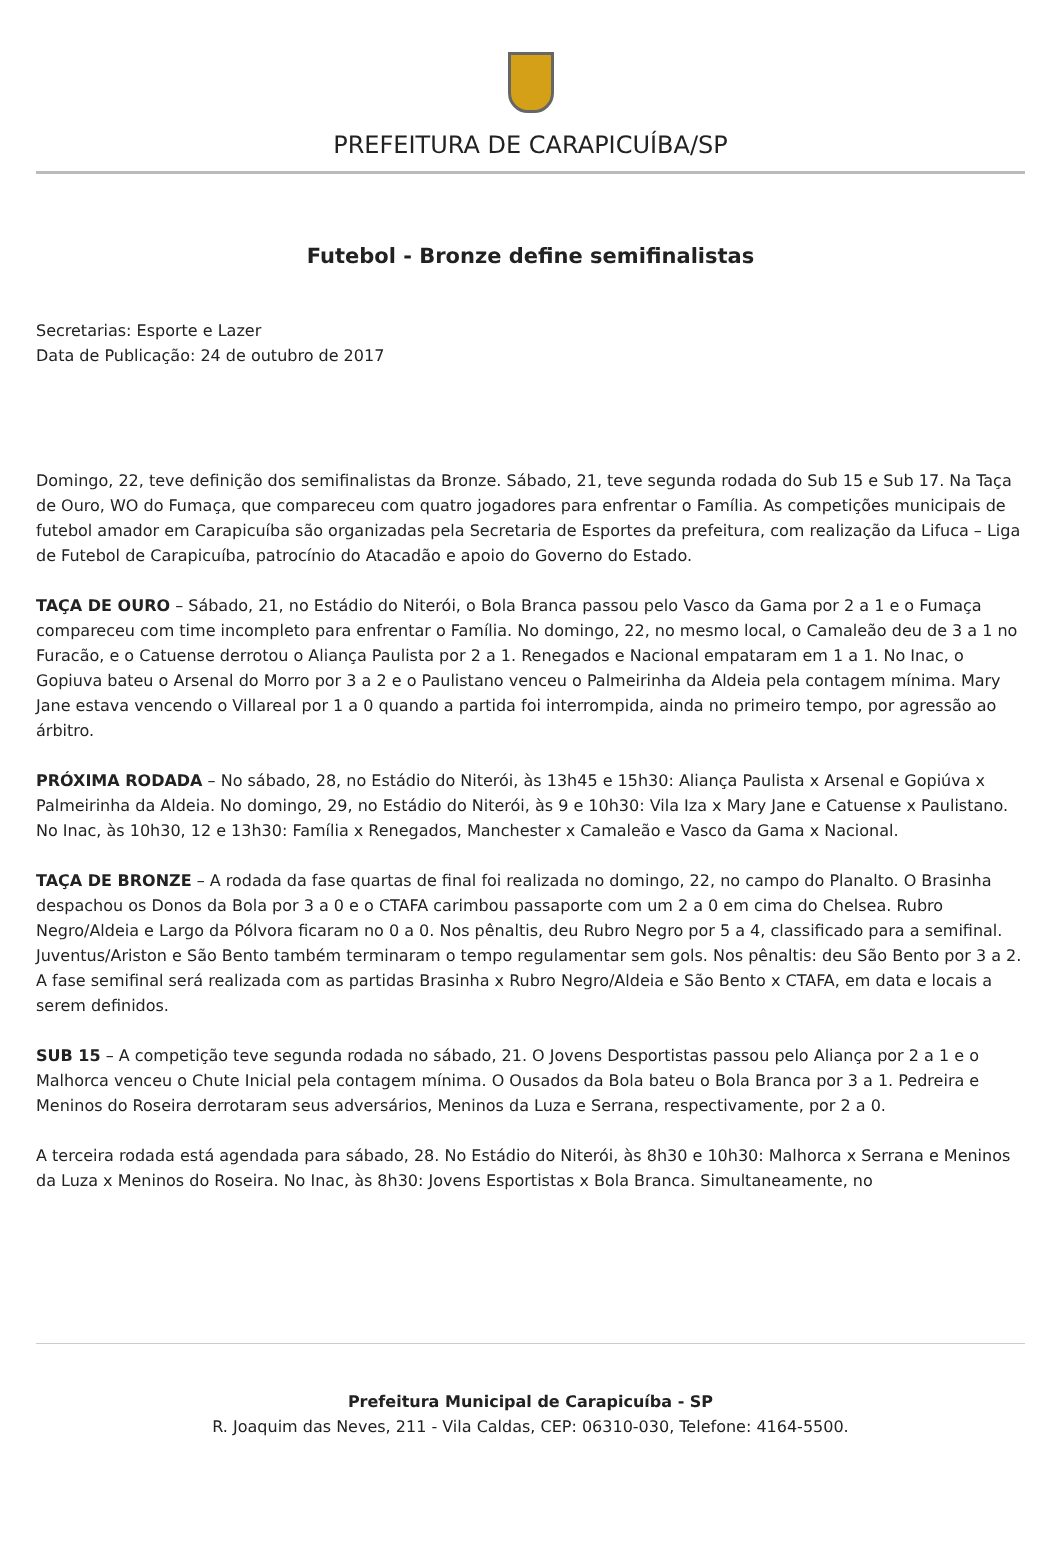PREFEITURA DE CARAPICUÍBA/SP
Futebol - Bronze define semifinalistas
Secretarias: Esporte e Lazer
Data de Publicação: 24 de outubro de 2017
Domingo, 22, teve definição dos semifinalistas da Bronze. Sábado, 21, teve segunda rodada do Sub 15 e Sub 17. Na Taça de Ouro, WO do Fumaça, que compareceu com quatro jogadores para enfrentar o Família. As competições municipais de futebol amador em Carapicuíba são organizadas pela Secretaria de Esportes da prefeitura, com realização da Lifuca – Liga de Futebol de Carapicuíba, patrocínio do Atacadão e apoio do Governo do Estado.
TAÇA DE OURO – Sábado, 21, no Estádio do Niterói, o Bola Branca passou pelo Vasco da Gama por 2 a 1 e o Fumaça compareceu com time incompleto para enfrentar o Família. No domingo, 22, no mesmo local, o Camaleão deu de 3 a 1 no Furacão, e o Catuense derrotou o Aliança Paulista por 2 a 1. Renegados e Nacional empataram em 1 a 1. No Inac, o Gopiuva bateu o Arsenal do Morro por 3 a 2 e o Paulistano venceu o Palmeirinha da Aldeia pela contagem mínima. Mary Jane estava vencendo o Villareal por 1 a 0 quando a partida foi interrompida, ainda no primeiro tempo, por agressão ao árbitro.
PRÓXIMA RODADA – No sábado, 28, no Estádio do Niterói, às 13h45 e 15h30: Aliança Paulista x Arsenal e Gopiúva x Palmeirinha da Aldeia. No domingo, 29, no Estádio do Niterói, às 9 e 10h30: Vila Iza x Mary Jane e Catuense x Paulistano. No Inac, às 10h30, 12 e 13h30: Família x Renegados, Manchester x Camaleão e Vasco da Gama x Nacional.
TAÇA DE BRONZE – A rodada da fase quartas de final foi realizada no domingo, 22, no campo do Planalto. O Brasinha despachou os Donos da Bola por 3 a 0 e o CTAFA carimbou passaporte com um 2 a 0 em cima do Chelsea. Rubro Negro/Aldeia e Largo da Pólvora ficaram no 0 a 0. Nos pênaltis, deu Rubro Negro por 5 a 4, classificado para a semifinal. Juventus/Ariston e São Bento também terminaram o tempo regulamentar sem gols. Nos pênaltis: deu São Bento por 3 a 2.
A fase semifinal será realizada com as partidas Brasinha x Rubro Negro/Aldeia e São Bento x CTAFA, em data e locais a serem definidos.
SUB 15 – A competição teve segunda rodada no sábado, 21. O Jovens Desportistas passou pelo Aliança por 2 a 1 e o Malhorca venceu o Chute Inicial pela contagem mínima. O Ousados da Bola bateu o Bola Branca por 3 a 1. Pedreira e Meninos do Roseira derrotaram seus adversários, Meninos da Luza e Serrana, respectivamente, por 2 a 0.
A terceira rodada está agendada para sábado, 28. No Estádio do Niterói, às 8h30 e 10h30: Malhorca x Serrana e Meninos da Luza x Meninos do Roseira. No Inac, às 8h30: Jovens Esportistas x Bola Branca. Simultaneamente, no
Prefeitura Municipal de Carapicuíba - SP
R. Joaquim das Neves, 211 - Vila Caldas, CEP: 06310-030, Telefone: 4164-5500.